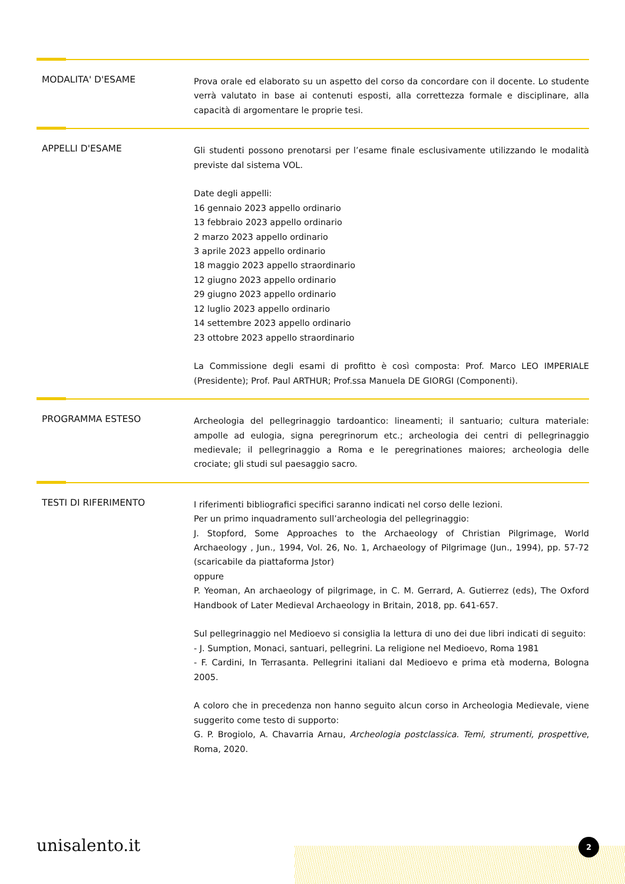MODALITA' D'ESAME
Prova orale ed elaborato su un aspetto del corso da concordare con il docente. Lo studente verrà valutato in base ai contenuti esposti, alla correttezza formale e disciplinare, alla capacità di argomentare le proprie tesi.
APPELLI D'ESAME
Gli studenti possono prenotarsi per l’esame finale esclusivamente utilizzando le modalità previste dal sistema VOL.
Date degli appelli:
16 gennaio 2023 appello ordinario
13 febbraio 2023 appello ordinario
2 marzo 2023 appello ordinario
3 aprile 2023 appello ordinario
18 maggio 2023 appello straordinario
12 giugno 2023 appello ordinario
29 giugno 2023 appello ordinario
12 luglio 2023 appello ordinario
14 settembre 2023 appello ordinario
23 ottobre 2023 appello straordinario
La Commissione degli esami di profitto è così composta: Prof. Marco LEO IMPERIALE (Presidente); Prof. Paul ARTHUR; Prof.ssa Manuela DE GIORGI (Componenti).
PROGRAMMA ESTESO
Archeologia del pellegrinaggio tardoantico: lineamenti; il santuario; cultura materiale: ampolle ad eulogia, signa peregrinorum etc.; archeologia dei centri di pellegrinaggio medievale; il pellegrinaggio a Roma e le peregrinationes maiores; archeologia delle crociate; gli studi sul paesaggio sacro.
TESTI DI RIFERIMENTO
I riferimenti bibliografici specifici saranno indicati nel corso delle lezioni.
Per un primo inquadramento sull’archeologia del pellegrinaggio:
J. Stopford, Some Approaches to the Archaeology of Christian Pilgrimage, World Archaeology , Jun., 1994, Vol. 26, No. 1, Archaeology of Pilgrimage (Jun., 1994), pp. 57-72 (scaricabile da piattaforma Jstor)
oppure
P. Yeoman, An archaeology of pilgrimage, in C. M. Gerrard, A. Gutierrez (eds), The Oxford Handbook of Later Medieval Archaeology in Britain, 2018, pp. 641-657.
Sul pellegrinaggio nel Medioevo si consiglia la lettura di uno dei due libri indicati di seguito:
- J. Sumption, Monaci, santuari, pellegrini. La religione nel Medioevo, Roma 1981
- F. Cardini, In Terrasanta. Pellegrini italiani dal Medioevo e prima età moderna, Bologna 2005.
A coloro che in precedenza non hanno seguito alcun corso in Archeologia Medievale, viene suggerito come testo di supporto:
G. P. Brogiolo, A. Chavarria Arnau, Archeologia postclassica. Temi, strumenti, prospettive, Roma, 2020.
unisalento.it 2